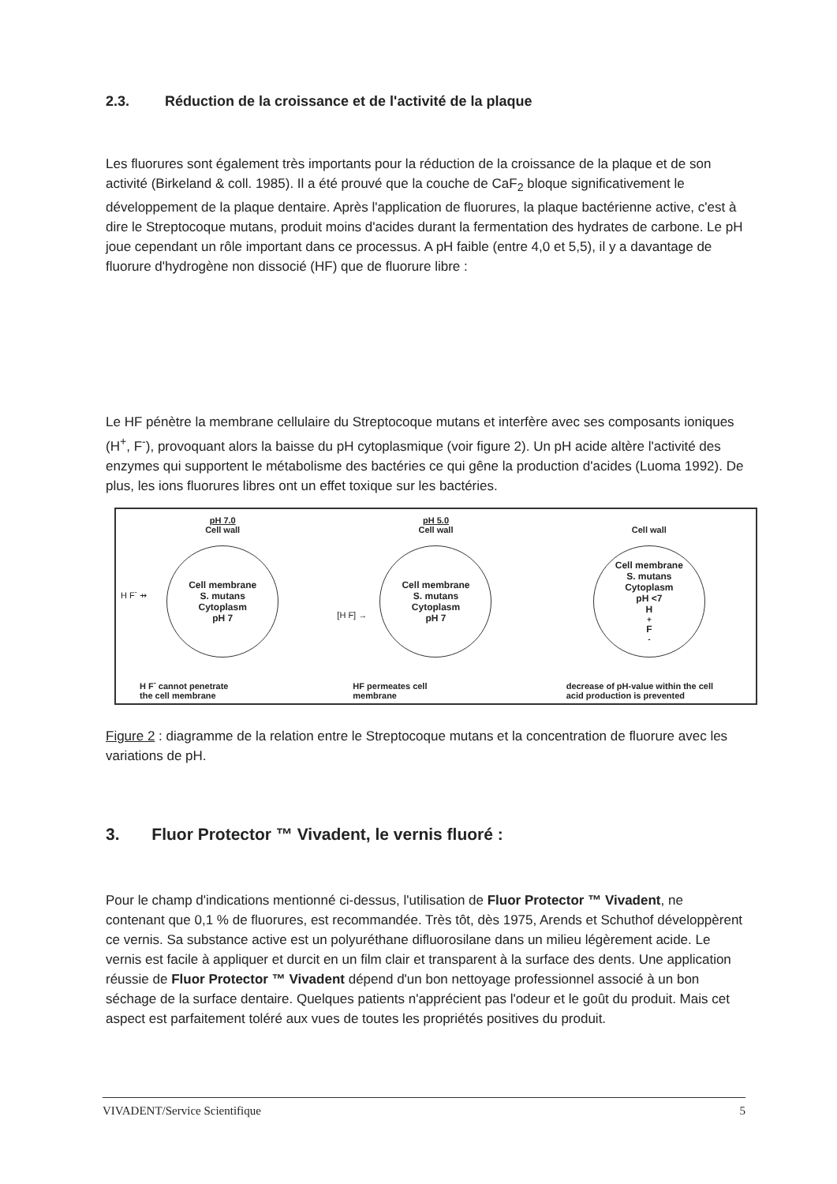2.3. Réduction de la croissance et de l'activité de la plaque
Les fluorures sont également très importants pour la réduction de la croissance de la plaque et de son activité (Birkeland & coll. 1985). Il a été prouvé que la couche de CaF<sub>2</sub> bloque significativement le développement de la plaque dentaire. Après l'application de fluorures, la plaque bactérienne active, c'est à dire le Streptocoque mutans, produit moins d'acides durant la fermentation des hydrates de carbone. Le pH joue cependant un rôle important dans ce processus. A pH faible (entre 4,0 et 5,5), il y a davantage de fluorure d'hydrogène non dissocié (HF) que de fluorure libre :
Le HF pénètre la membrane cellulaire du Streptocoque mutans et interfère avec ses composants ioniques (H<sup>+</sup>, F<sup>-</sup>), provoquant alors la baisse du pH cytoplasmique (voir figure 2). Un pH acide altère l'activité des enzymes qui supportent le métabolisme des bactéries ce qui gêne la production d'acides (Luoma 1992). De plus, les ions fluorures libres ont un effet toxique sur les bactéries.
pH 7.0
Cell wall
Cell membrane
S. mutans
Cytoplasm
pH 7
H F<sup>-</sup> ⇸
H F<sup>-</sup> cannot penetrate
the cell membrane
pH 5.0
Cell wall
Cell membrane
S. mutans
Cytoplasm
pH 7
[H F] →
HF permeates cell
membrane
Cell wall
Cell membrane
S. mutans
Cytoplasm
pH <7
H<sup>+</sup> F<sup>-</sup>
decrease of pH-value within the cell
acid production is prevented
Figure 2 : diagramme de la relation entre le Streptocoque mutans et la concentration de fluorure avec les variations de pH.
3. Fluor Protector ™ Vivadent, le vernis fluoré :
Pour le champ d'indications mentionné ci-dessus, l'utilisation de Fluor Protector ™ Vivadent, ne contenant que 0,1 % de fluorures, est recommandée. Très tôt, dès 1975, Arends et Schuthof développèrent ce vernis. Sa substance active est un polyuréthane difluorosilane dans un milieu légèrement acide. Le vernis est facile à appliquer et durcit en un film clair et transparent à la surface des dents. Une application réussie de Fluor Protector ™ Vivadent dépend d'un bon nettoyage professionnel associé à un bon séchage de la surface dentaire. Quelques patients n'apprécient pas l'odeur et le goût du produit. Mais cet aspect est parfaitement toléré aux vues de toutes les propriétés positives du produit.
VIVADENT/Service Scientifique 5